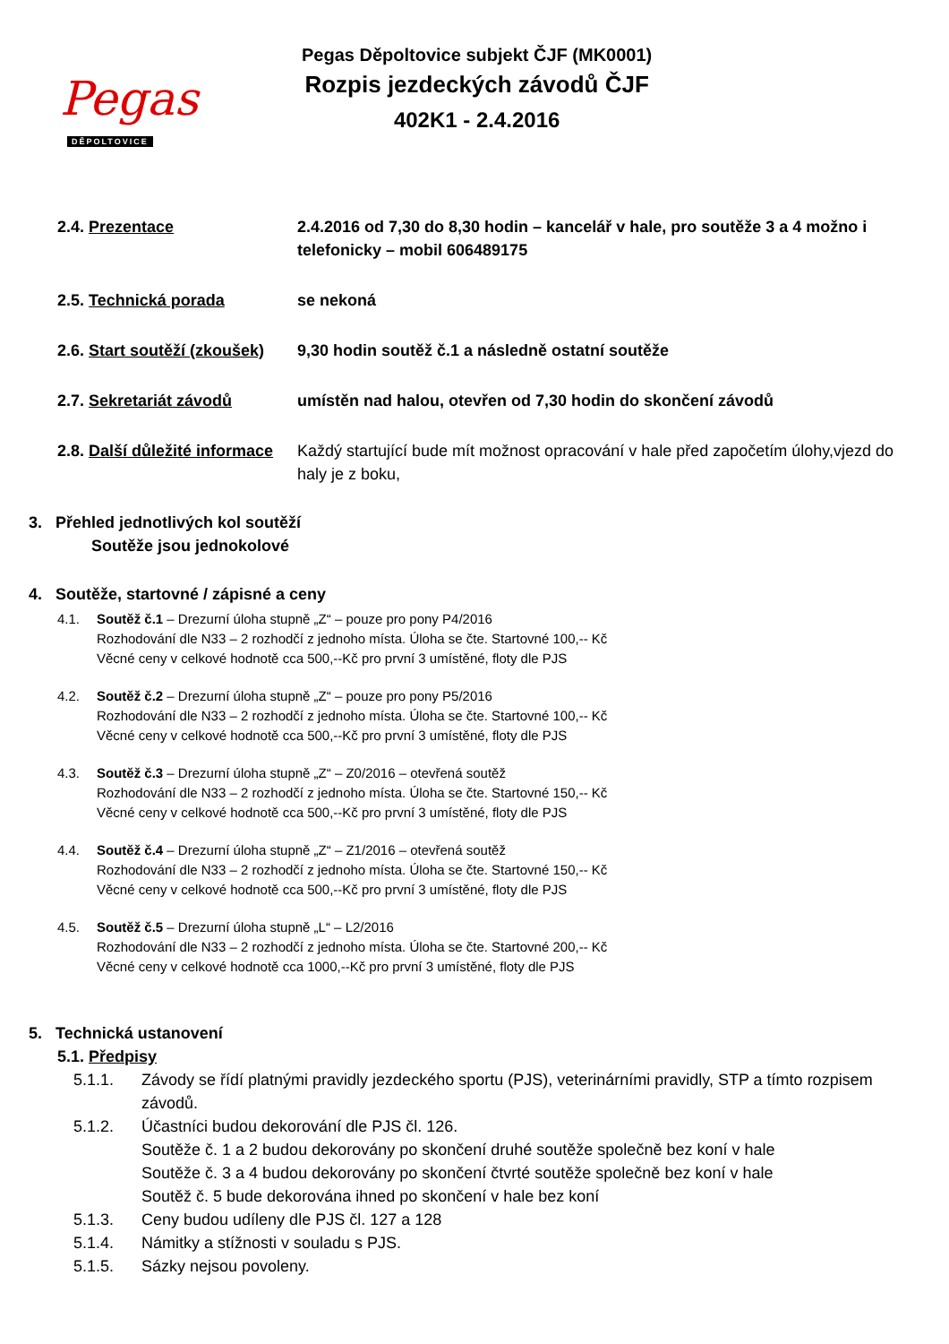Pegas
DĚPOLTOVICE
Pegas Děpoltovice subjekt ČJF (MK0001)
Rozpis jezdeckých závodů ČJF
402K1 - 2.4.2016
2.4. Prezentace 2.4.2016 od 7,30 do 8,30 hodin – kancelář v hale, pro soutěže 3 a 4 možno i telefonicky – mobil 606489175
2.5. Technická porada se nekoná
2.6. Start soutěží (zkoušek)
9,30 hodin soutěž č.1 a následně ostatní soutěže
2.7. Sekretariát závodů umístěn nad halou, otevřen od 7,30 hodin do skončení závodů
2.8. Další důležité informace
Každý startující bude mít možnost opracování v hale před započetím úlohy,vjezd do haly je z boku,
3. Přehled jednotlivých kol soutěží
Soutěže jsou jednokolové
4. Soutěže, startovné / zápisné a ceny
4.1. Soutěž č.1 – Drezurní úloha stupně „Z“ – pouze pro pony P4/2016
Rozhodování dle N33 – 2 rozhodčí z jednoho místa. Úloha se čte. Startovné 100,-- Kč
Věcné ceny v celkové hodnotě cca 500,--Kč pro první 3 umístěné, floty dle PJS
4.2. Soutěž č.2 – Drezurní úloha stupně „Z“ – pouze pro pony P5/2016
Rozhodování dle N33 – 2 rozhodčí z jednoho místa. Úloha se čte. Startovné 100,-- Kč
Věcné ceny v celkové hodnotě cca 500,--Kč pro první 3 umístěné, floty dle PJS
4.3. Soutěž č.3 – Drezurní úloha stupně „Z“ – Z0/2016 – otevřená soutěž
Rozhodování dle N33 – 2 rozhodčí z jednoho místa. Úloha se čte. Startovné 150,-- Kč
Věcné ceny v celkové hodnotě cca 500,--Kč pro první 3 umístěné, floty dle PJS
4.4. Soutěž č.4 – Drezurní úloha stupně „Z“ – Z1/2016 – otevřená soutěž
Rozhodování dle N33 – 2 rozhodčí z jednoho místa. Úloha se čte. Startovné 150,-- Kč
Věcné ceny v celkové hodnotě cca 500,--Kč pro první 3 umístěné, floty dle PJS
4.5. Soutěž č.5 – Drezurní úloha stupně „L“ – L2/2016
Rozhodování dle N33 – 2 rozhodčí z jednoho místa. Úloha se čte. Startovné 200,-- Kč
Věcné ceny v celkové hodnotě cca 1000,--Kč pro první 3 umístěné, floty dle PJS
5. Technická ustanovení
5.1. Předpisy
5.1.1. Závody se řídí platnými pravidly jezdeckého sportu (PJS), veterinárními pravidly, STP a tímto rozpisem závodů.
5.1.2. Účastníci budou dekorování dle PJS čl. 126.
Soutěže č. 1 a 2 budou dekorovány po skončení druhé soutěže společně bez koní v hale
Soutěže č. 3 a 4 budou dekorovány po skončení čtvrté soutěže společně bez koní v hale
Soutěž č. 5 bude dekorována ihned po skončení v hale bez koní
5.1.3. Ceny budou udíleny dle PJS čl. 127 a 128
5.1.4. Námitky a stížnosti v souladu s PJS.
5.1.5. Sázky nejsou povoleny.